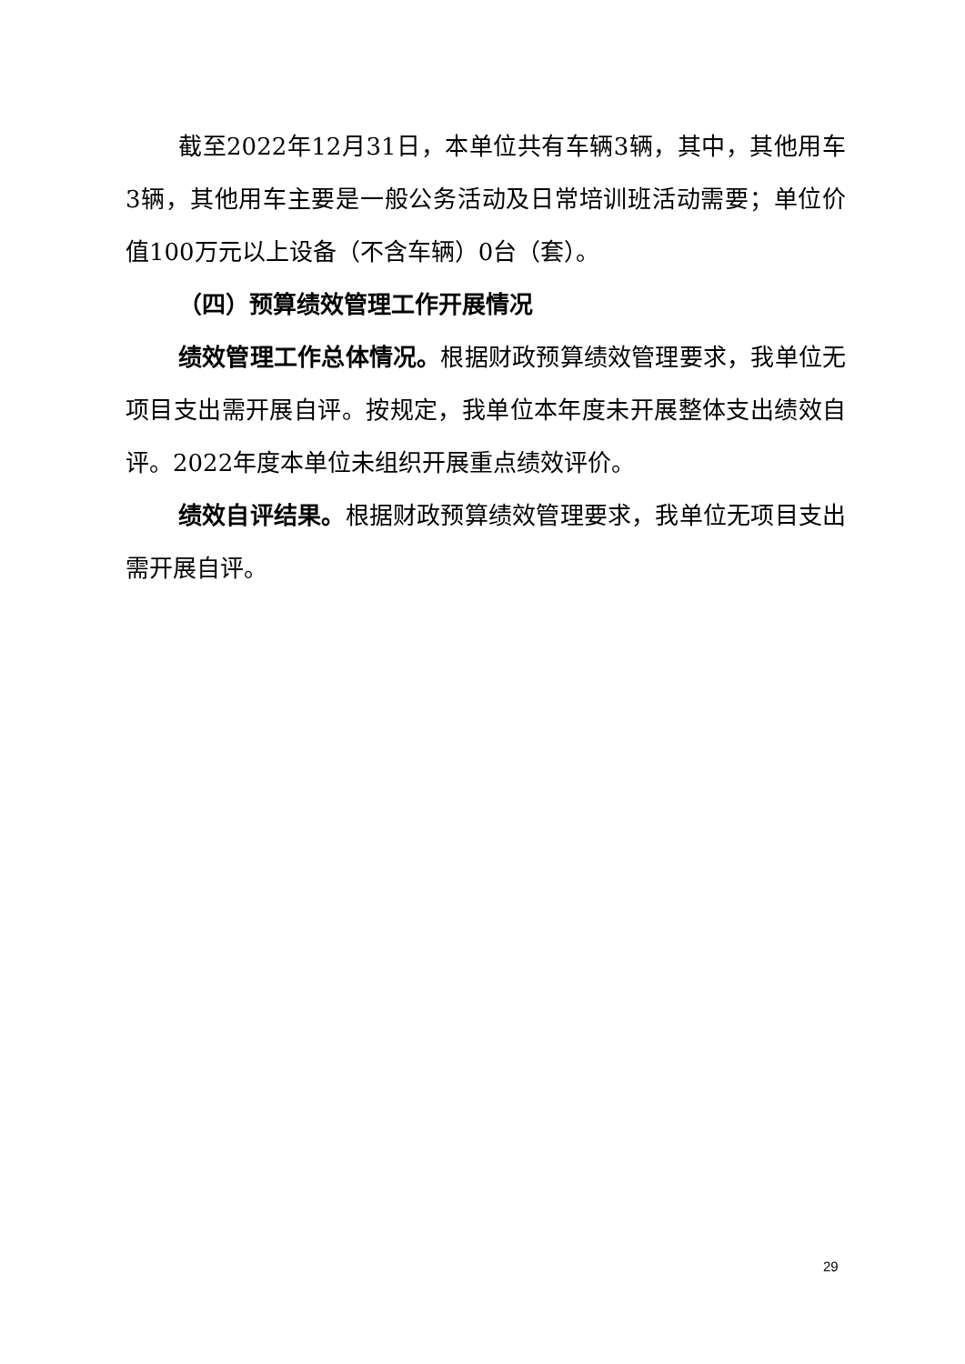截至2022年12月31日，本单位共有车辆3辆，其中，其他用车3辆，其他用车主要是一般公务活动及日常培训班活动需要；单位价值100万元以上设备（不含车辆）0台（套）。
（四）预算绩效管理工作开展情况
绩效管理工作总体情况。根据财政预算绩效管理要求，我单位无项目支出需开展自评。按规定，我单位本年度未开展整体支出绩效自评。2022年度本单位未组织开展重点绩效评价。
绩效自评结果。根据财政预算绩效管理要求，我单位无项目支出需开展自评。
29